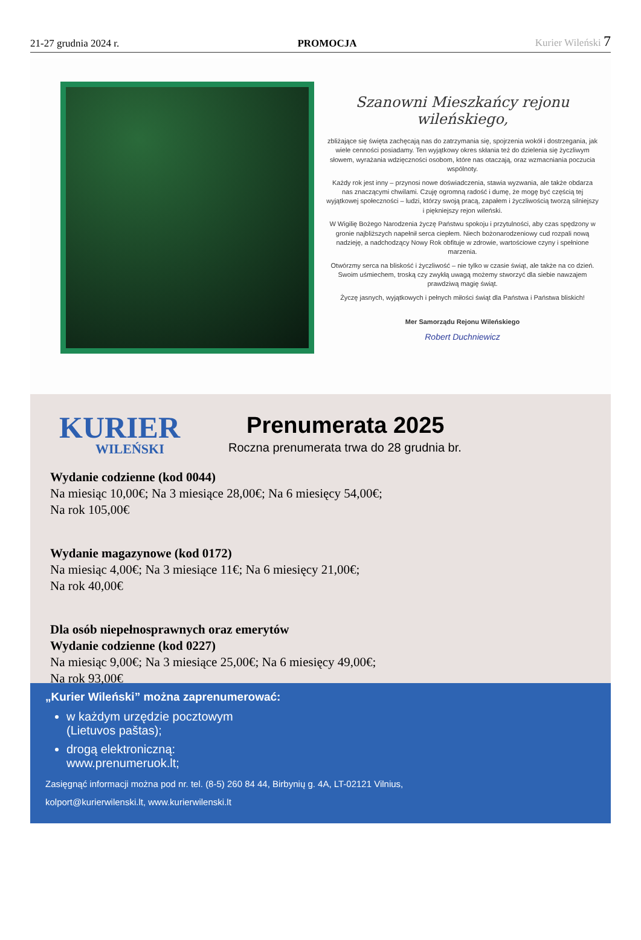21-27 grudnia 2024 r. PROMOCJA Kurier Wileński 7
Szanowni Mieszkańcy rejonu wileńskiego,
zbliżające się święta zachęcają nas do zatrzymania się, spojrzenia wokół i dostrzegania, jak wiele cenności posiadamy. Ten wyjątkowy okres skłania też do dzielenia się życzliwym słowem, wyrażania wdzięczności osobom, które nas otaczają, oraz wzmacniania poczucia wspólnoty.
Każdy rok jest inny – przynosi nowe doświadczenia, stawia wyzwania, ale także obdarza nas znaczącymi chwilami. Czuję ogromną radość i dumę, że mogę być częścią tej wyjątkowej społeczności – ludzi, którzy swoją pracą, zapałem i życzliwością tworzą silniejszy i piękniejszy rejon wileński.
W Wigilię Bożego Narodzenia życzę Państwu spokoju i przytulności, aby czas spędzony w gronie najbliższych napełnił serca ciepłem. Niech bożonarodzeniowy cud rozpali nową nadzieję, a nadchodzący Nowy Rok obfituje w zdrowie, wartościowe czyny i spełnione marzenia.
Otwórzmy serca na bliskość i życzliwość – nie tylko w czasie świąt, ale także na co dzień. Swoim uśmiechem, troską czy zwykłą uwagą możemy stworzyć dla siebie nawzajem prawdziwą magię świąt.
Życzę jasnych, wyjątkowych i pełnych miłości świąt dla Państwa i Państwa bliskich!
Mer Samorządu Rejonu Wileńskiego
Robert Duchniewicz
KURIER
WILEŃSKI
Prenumerata 2025
Roczna prenumerata trwa do 28 grudnia br.
Wydanie codzienne (kod 0044)
Na miesiąc 10,00€; Na 3 miesiące 28,00€; Na 6 miesięcy 54,00€;
Na rok 105,00€
Wydanie magazynowe (kod 0172)
Na miesiąc 4,00€; Na 3 miesiące 11€; Na 6 miesięcy 21,00€;
Na rok 40,00€
Dla osób niepełnosprawnych oraz emerytów
Wydanie codzienne (kod 0227)
Na miesiąc 9,00€; Na 3 miesiące 25,00€; Na 6 miesięcy 49,00€;
Na rok 93,00€
„Kurier Wileński” można zaprenumerować:
w każdym urzędzie pocztowym
(Lietuvos paštas);
drogą elektroniczną:
www.prenumeruok.lt;
Zasięgnąć informacji można pod nr. tel. (8-5) 260 84 44, Birbynių g. 4A, LT-02121 Vilnius,
kolport@kurierwilenski.lt, www.kurierwilenski.lt